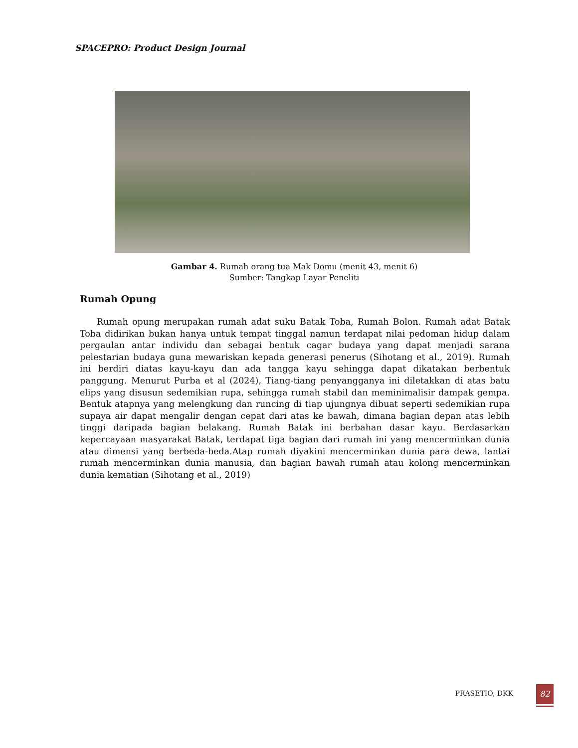SPACEPRO: Product Design Journal
Gambar 4. Rumah orang tua Mak Domu (menit 43, menit 6)
Sumber: Tangkap Layar Peneliti
Rumah Opung
Rumah opung merupakan rumah adat suku Batak Toba, Rumah Bolon. Rumah adat Batak Toba didirikan bukan hanya untuk tempat tinggal namun terdapat nilai pedoman hidup dalam pergaulan antar individu dan sebagai bentuk cagar budaya yang dapat menjadi sarana pelestarian budaya guna mewariskan kepada generasi penerus (Sihotang et al., 2019). Rumah ini berdiri diatas kayu-kayu dan ada tangga kayu sehingga dapat dikatakan berbentuk panggung. Menurut Purba et al (2024), Tiang-tiang penyangganya ini diletakkan di atas batu elips yang disusun sedemikian rupa, sehingga rumah stabil dan meminimalisir dampak gempa. Bentuk atapnya yang melengkung dan runcing di tiap ujungnya dibuat seperti sedemikian rupa supaya air dapat mengalir dengan cepat dari atas ke bawah, dimana bagian depan atas lebih tinggi daripada bagian belakang. Rumah Batak ini berbahan dasar kayu. Berdasarkan kepercayaan masyarakat Batak, terdapat tiga bagian dari rumah ini yang mencerminkan dunia atau dimensi yang berbeda-beda.Atap rumah diyakini mencerminkan dunia para dewa, lantai rumah mencerminkan dunia manusia, dan bagian bawah rumah atau kolong mencerminkan dunia kematian (Sihotang et al., 2019)
PRASETIO, DKK 82